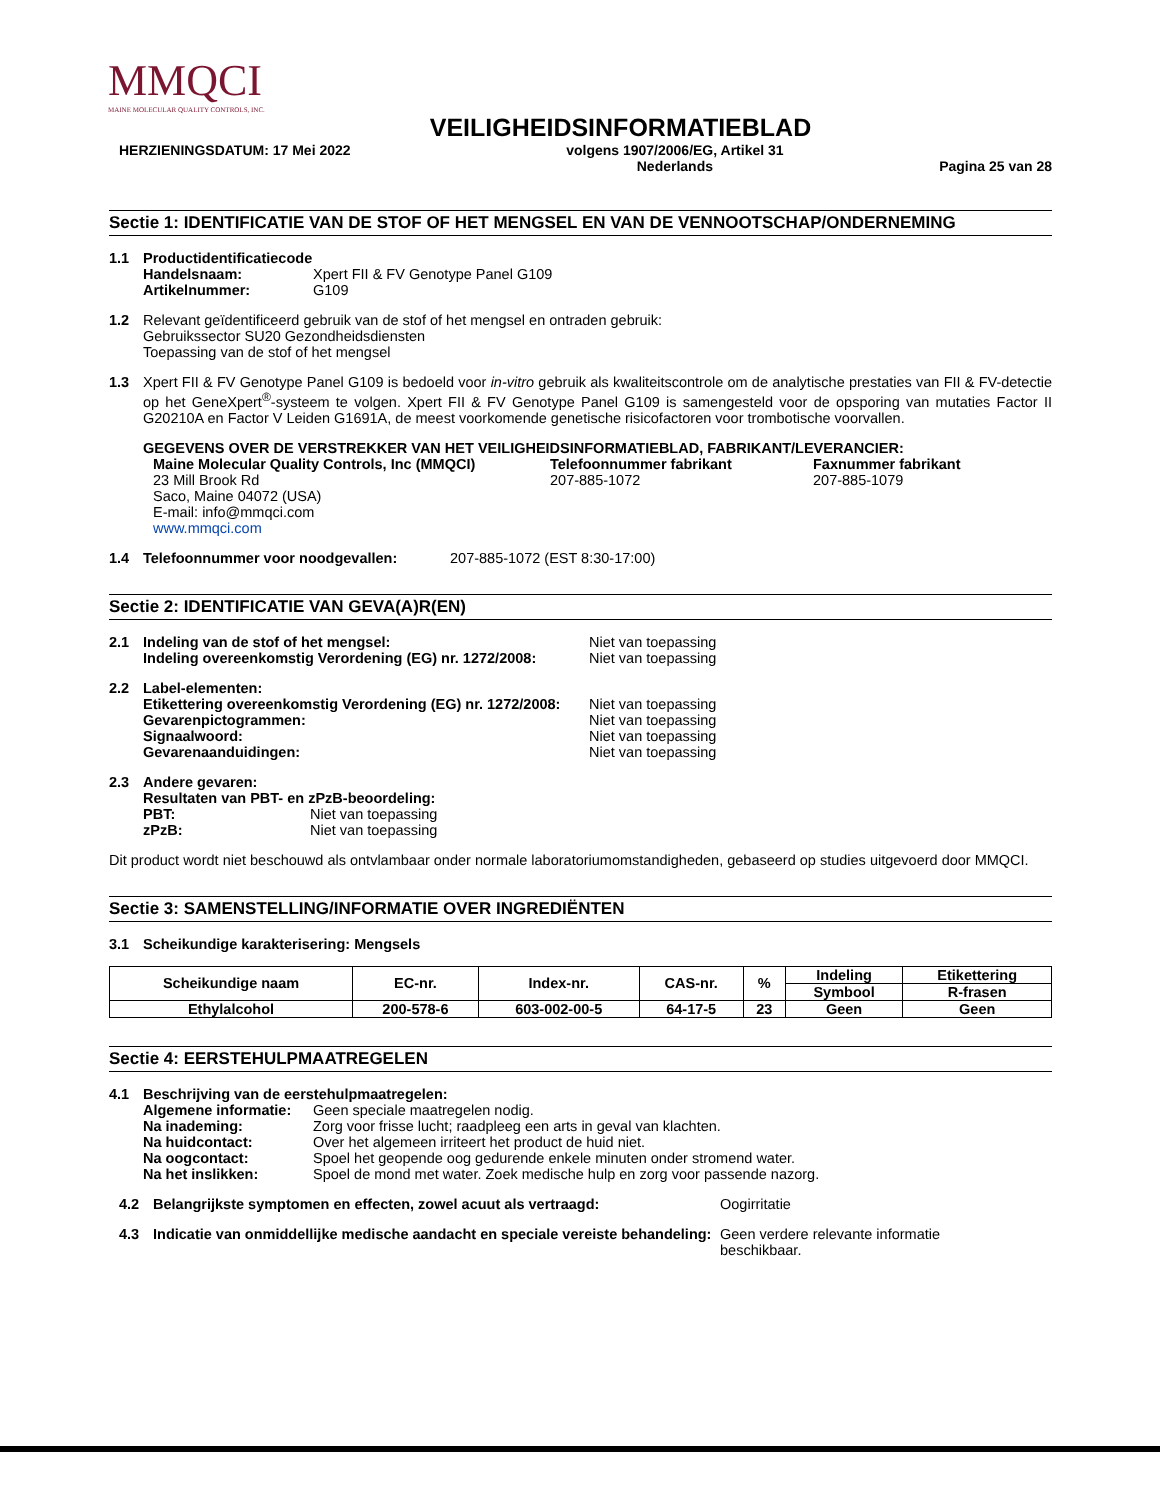MMQCI
MAINE MOLECULAR QUALITY CONTROLS, INC.
VEILIGHEIDSINFORMATIEBLAD
HERZIENINGSDATUM: 17 Mei 2022 volgens 1907/2006/EG, Artikel 31
Nederlands Pagina 25 van 28
Sectie 1: IDENTIFICATIE VAN DE STOF OF HET MENGSEL EN VAN DE VENNOOTSCHAP/ONDERNEMING
1.1 Productidentificatiecode
Handelsnaam: Xpert FII & FV Genotype Panel G109
Artikelnummer: G109
1.2 Relevant geïdentificeerd gebruik van de stof of het mengsel en ontraden gebruik:
Gebruikssector SU20 Gezondheidsdiensten
Toepassing van de stof of het mengsel
1.3 Xpert FII & FV Genotype Panel G109 is bedoeld voor in-vitro gebruik als kwaliteitscontrole om de analytische prestaties van FII & FV-detectie op het GeneXpert<sup>®</sup>-systeem te volgen. Xpert FII & FV Genotype Panel G109 is samengesteld voor de opsporing van mutaties Factor II G20210A en Factor V Leiden G1691A, de meest voorkomende genetische risicofactoren voor trombotische voorvallen.
GEGEVENS OVER DE VERSTREKKER VAN HET VEILIGHEIDSINFORMATIEBLAD, FABRIKANT/LEVERANCIER:
Maine Molecular Quality Controls, Inc (MMQCI)
23 Mill Brook Rd
Saco, Maine 04072 (USA)
E-mail: info@mmqci.com
www.mmqci.com
Telefoonnummer fabrikant
207-885-1072
Faxnummer fabrikant
207-885-1079
1.4 Telefoonnummer voor noodgevallen: 207-885-1072 (EST 8:30-17:00)
Sectie 2: IDENTIFICATIE VAN GEVA(A)R(EN)
2.1 Indeling van de stof of het mengsel: Niet van toepassing
Indeling overeenkomstig Verordening (EG) nr. 1272/2008: Niet van toepassing
2.2 Label-elementen:
Etikettering overeenkomstig Verordening (EG) nr. 1272/2008: Niet van toepassing
Gevarenpictogrammen: Niet van toepassing
Signaalwoord: Niet van toepassing
Gevarenaanduidingen: Niet van toepassing
2.3 Andere gevaren:
Resultaten van PBT- en zPzB-beoordeling:
PBT: Niet van toepassing
zPzB: Niet van toepassing
Dit product wordt niet beschouwd als ontvlambaar onder normale laboratoriumomstandigheden, gebaseerd op studies uitgevoerd door MMQCI.
Sectie 3: SAMENSTELLING/INFORMATIE OVER INGREDIËNTEN
3.1 Scheikundige karakterisering: Mengsels
| Scheikundige naam | EC-nr. | Index-nr. | CAS-nr. | % | Indeling | Etikettering |
| --- | --- | --- | --- | --- | --- | --- |
| | | | | | Symbool | R-frasen |
| Ethylalcohol | 200-578-6 | 603-002-00-5 | 64-17-5 | 23 | Geen | Geen |
Sectie 4: EERSTEHULPMAATREGELEN
4.1 Beschrijving van de eerstehulpmaatregelen:
Algemene informatie: Geen speciale maatregelen nodig.
Na inademing: Zorg voor frisse lucht; raadpleeg een arts in geval van klachten.
Na huidcontact: Over het algemeen irriteert het product de huid niet.
Na oogcontact: Spoel het geopende oog gedurende enkele minuten onder stromend water.
Na het inslikken: Spoel de mond met water. Zoek medische hulp en zorg voor passende nazorg.
4.2 Belangrijkste symptomen en effecten, zowel acuut als vertraagd: Oogirritatie
4.3 Indicatie van onmiddellijke medische aandacht en speciale vereiste behandeling: Geen verdere relevante informatie beschikbaar.